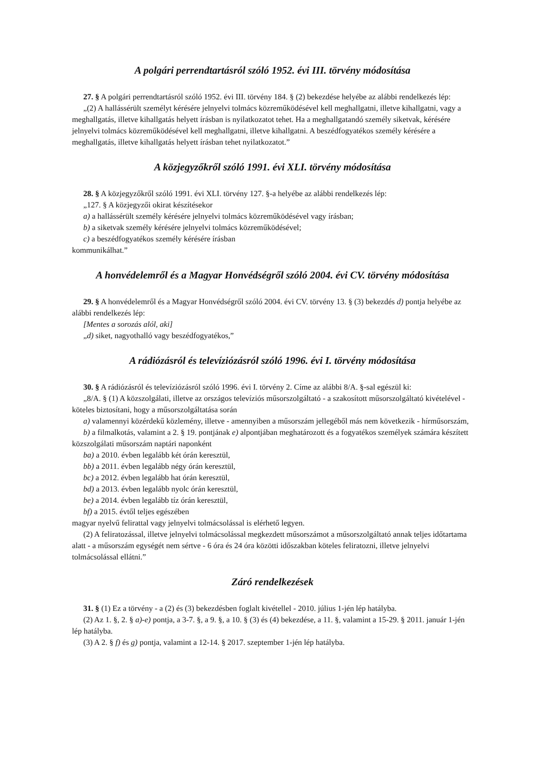A polgári perrendtartásról szóló 1952. évi III. törvény módosítása
27. § A polgári perrendtartásról szóló 1952. évi III. törvény 184. § (2) bekezdése helyébe az alábbi rendelkezés lép:
„(2) A hallássérült személyt kérésére jelnyelvi tolmács közreműködésével kell meghallgatni, illetve kihallgatni, vagy a meghallgatás, illetve kihallgatás helyett írásban is nyilatkozatot tehet. Ha a meghallgatandó személy siketvak, kérésére jelnyelvi tolmács közreműködésével kell meghallgatni, illetve kihallgatni. A beszédfogyatékos személy kérésére a meghallgatás, illetve kihallgatás helyett írásban tehet nyilatkozatot.”
A közjegyzőkről szóló 1991. évi XLI. törvény módosítása
28. § A közjegyzőkről szóló 1991. évi XLI. törvény 127. §-a helyébe az alábbi rendelkezés lép:
„127. § A közjegyzői okirat készítésekor
a) a hallássérült személy kérésére jelnyelvi tolmács közreműködésével vagy írásban;
b) a siketvak személy kérésére jelnyelvi tolmács közreműködésével;
c) a beszédfogyatékos személy kérésére írásban
kommunikálhat.”
A honvédelemről és a Magyar Honvédségről szóló 2004. évi CV. törvény módosítása
29. § A honvédelemről és a Magyar Honvédségről szóló 2004. évi CV. törvény 13. § (3) bekezdés d) pontja helyébe az alábbi rendelkezés lép:
[Mentes a sorozás alól, aki]
„d) siket, nagyothalló vagy beszédfogyatékos,”
A rádiózásról és televíziózásról szóló 1996. évi I. törvény módosítása
30. § A rádiózásról és televíziózásról szóló 1996. évi I. törvény 2. Címe az alábbi 8/A. §-sal egészül ki:
„8/A. § (1) A közszolgálati, illetve az országos televíziós műsorszolgáltató - a szakosított műsorszolgáltató kivételével - köteles biztosítani, hogy a műsorszolgáltatása során
a) valamennyi közérdekű közlemény, illetve - amennyiben a műsorszám jellegéből más nem következik - hírműsorszám,
b) a filmalkotás, valamint a 2. § 19. pontjának e) alpontjában meghatározott és a fogyatékos személyek számára készített közszolgálati műsorszám naptári naponként
ba) a 2010. évben legalább két órán keresztül,
bb) a 2011. évben legalább négy órán keresztül,
bc) a 2012. évben legalább hat órán keresztül,
bd) a 2013. évben legalább nyolc órán keresztül,
be) a 2014. évben legalább tíz órán keresztül,
bf) a 2015. évtől teljes egészében
magyar nyelvű felirattal vagy jelnyelvi tolmácsolással is elérhető legyen.
(2) A feliratozással, illetve jelnyelvi tolmácsolással megkezdett műsorszámot a műsorszolgáltató annak teljes időtartama alatt - a műsorszám egységét nem sértve - 6 óra és 24 óra közötti időszakban köteles feliratozni, illetve jelnyelvi tolmácsolással ellátni.”
Záró rendelkezések
31. § (1) Ez a törvény - a (2) és (3) bekezdésben foglalt kivétellel - 2010. július 1-jén lép hatályba.
(2) Az 1. §, 2. § a)-e) pontja, a 3-7. §, a 9. §, a 10. § (3) és (4) bekezdése, a 11. §, valamint a 15-29. § 2011. január 1-jén lép hatályba.
(3) A 2. § f) és g) pontja, valamint a 12-14. § 2017. szeptember 1-jén lép hatályba.